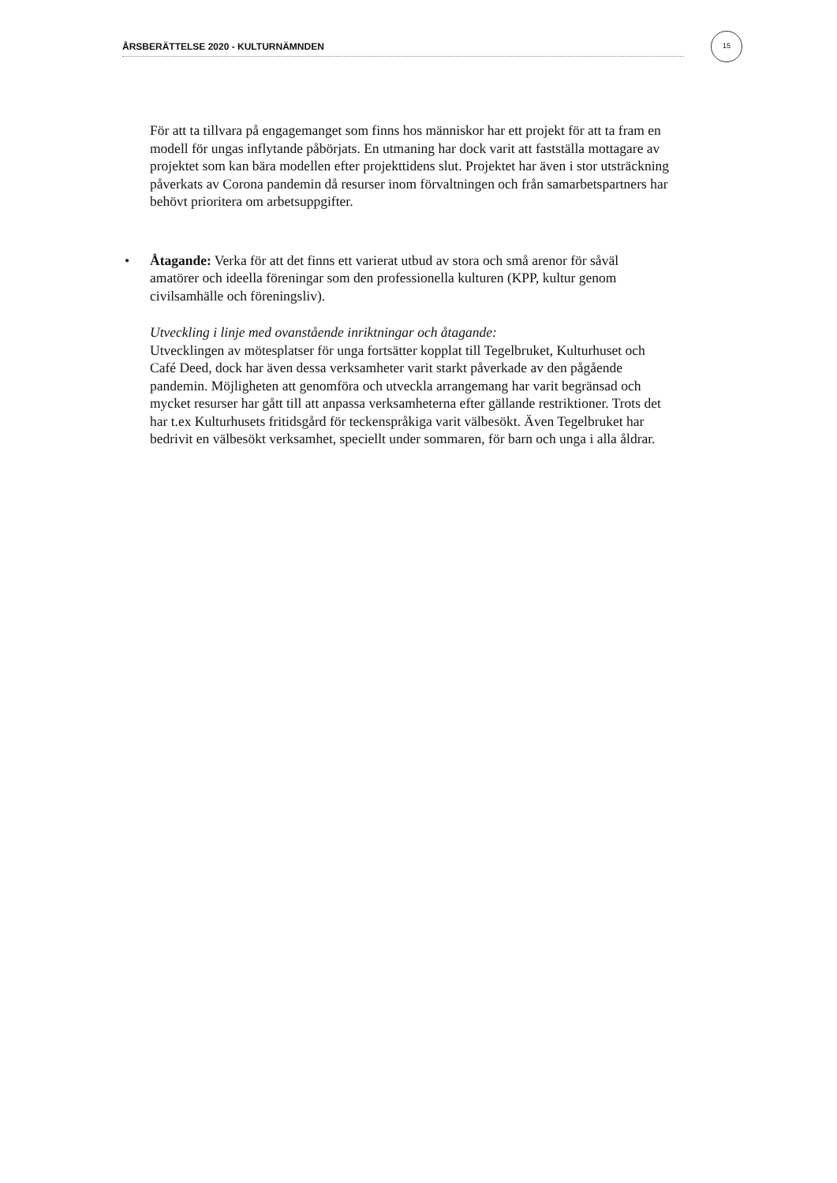ÅRSBERÄTTELSE 2020 - KULTURNÄMNDEN
15
För att ta tillvara på engagemanget som finns hos människor har ett projekt för att ta fram en modell för ungas inflytande påbörjats. En utmaning har dock varit att fastställa mottagare av projektet som kan bära modellen efter projekttidens slut. Projektet har även i stor utsträckning påverkats av Corona pandemin då resurser inom förvaltningen och från samarbetspartners har behövt prioritera om arbetsuppgifter.
• Åtagande: Verka för att det finns ett varierat utbud av stora och små arenor för såväl amatörer och ideella föreningar som den professionella kulturen (KPP, kultur genom civilsamhälle och föreningsliv).
Utveckling i linje med ovanstående inriktningar och åtagande:
Utvecklingen av mötesplatser för unga fortsätter kopplat till Tegelbruket, Kulturhuset och Café Deed, dock har även dessa verksamheter varit starkt påverkade av den pågående pandemin. Möjligheten att genomföra och utveckla arrangemang har varit begränsad och mycket resurser har gått till att anpassa verksamheterna efter gällande restriktioner. Trots det har t.ex Kulturhusets fritidsgård för teckenspråkiga varit välbesökt. Även Tegelbruket har bedrivit en välbesökt verksamhet, speciellt under sommaren, för barn och unga i alla åldrar.